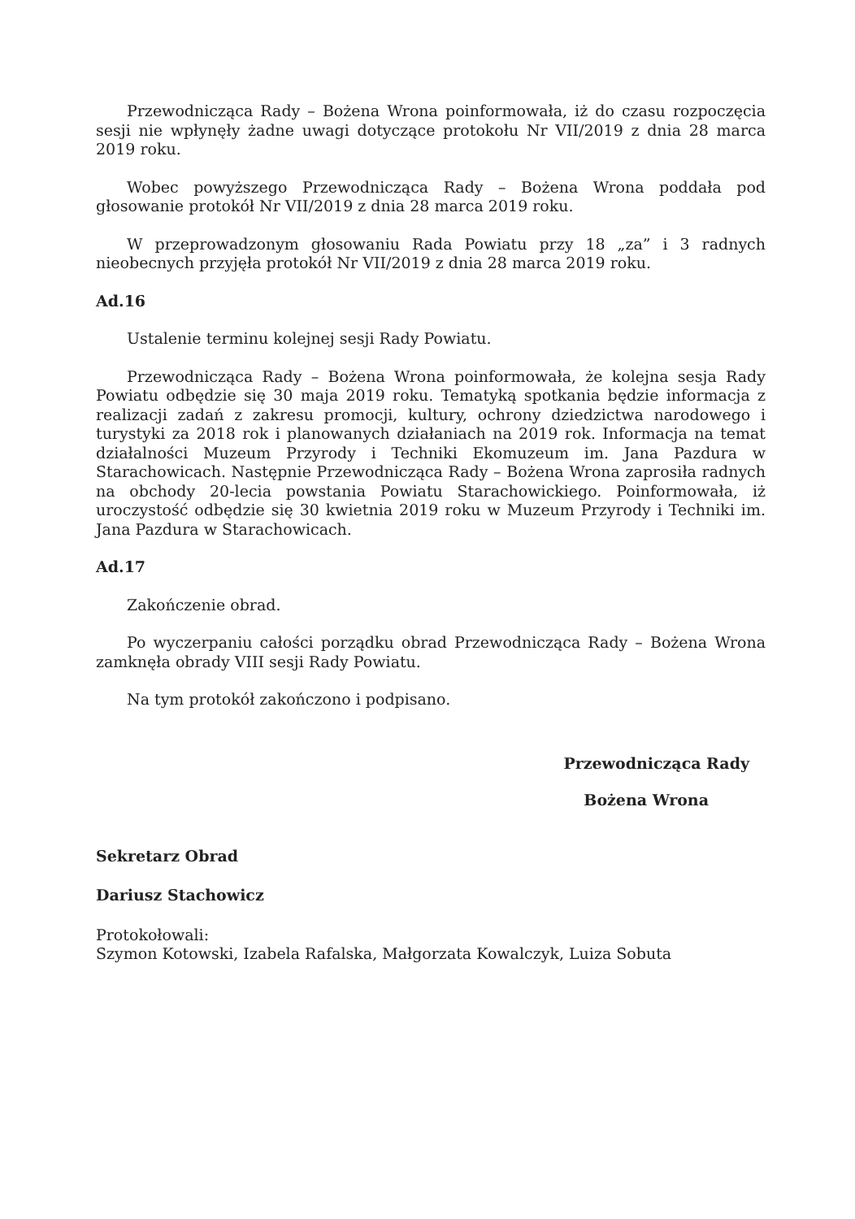Przewodnicząca Rady – Bożena Wrona poinformowała, iż do czasu rozpoczęcia sesji nie wpłynęły żadne uwagi dotyczące protokołu Nr VII/2019 z dnia 28 marca 2019 roku.
Wobec powyższego Przewodnicząca Rady – Bożena Wrona poddała pod głosowanie protokół Nr VII/2019 z dnia 28 marca 2019 roku.
W przeprowadzonym głosowaniu Rada Powiatu przy 18 „za” i 3 radnych nieobecnych przyjęła protokół Nr VII/2019 z dnia 28 marca 2019 roku.
Ad.16
Ustalenie terminu kolejnej sesji Rady Powiatu.
Przewodnicząca Rady – Bożena Wrona poinformowała, że kolejna sesja Rady Powiatu odbędzie się 30 maja 2019 roku. Tematyką spotkania będzie informacja z realizacji zadań z zakresu promocji, kultury, ochrony dziedzictwa narodowego i turystyki za 2018 rok i planowanych działaniach na 2019 rok. Informacja na temat działalności Muzeum Przyrody i Techniki Ekomuzeum im. Jana Pazdura w Starachowicach. Następnie Przewodnicząca Rady – Bożena Wrona zaprosiła radnych na obchody 20-lecia powstania Powiatu Starachowickiego. Poinformowała, iż uroczystość odbędzie się 30 kwietnia 2019 roku w Muzeum Przyrody i Techniki im. Jana Pazdura w Starachowicach.
Ad.17
Zakończenie obrad.
Po wyczerpaniu całości porządku obrad Przewodnicząca Rady – Bożena Wrona zamknęła obrady VIII sesji Rady Powiatu.
Na tym protokół zakończono i podpisano.
Przewodnicząca Rady
Bożena Wrona
Sekretarz Obrad
Dariusz Stachowicz
Protokołowali:
Szymon Kotowski, Izabela Rafalska, Małgorzata Kowalczyk, Luiza Sobuta